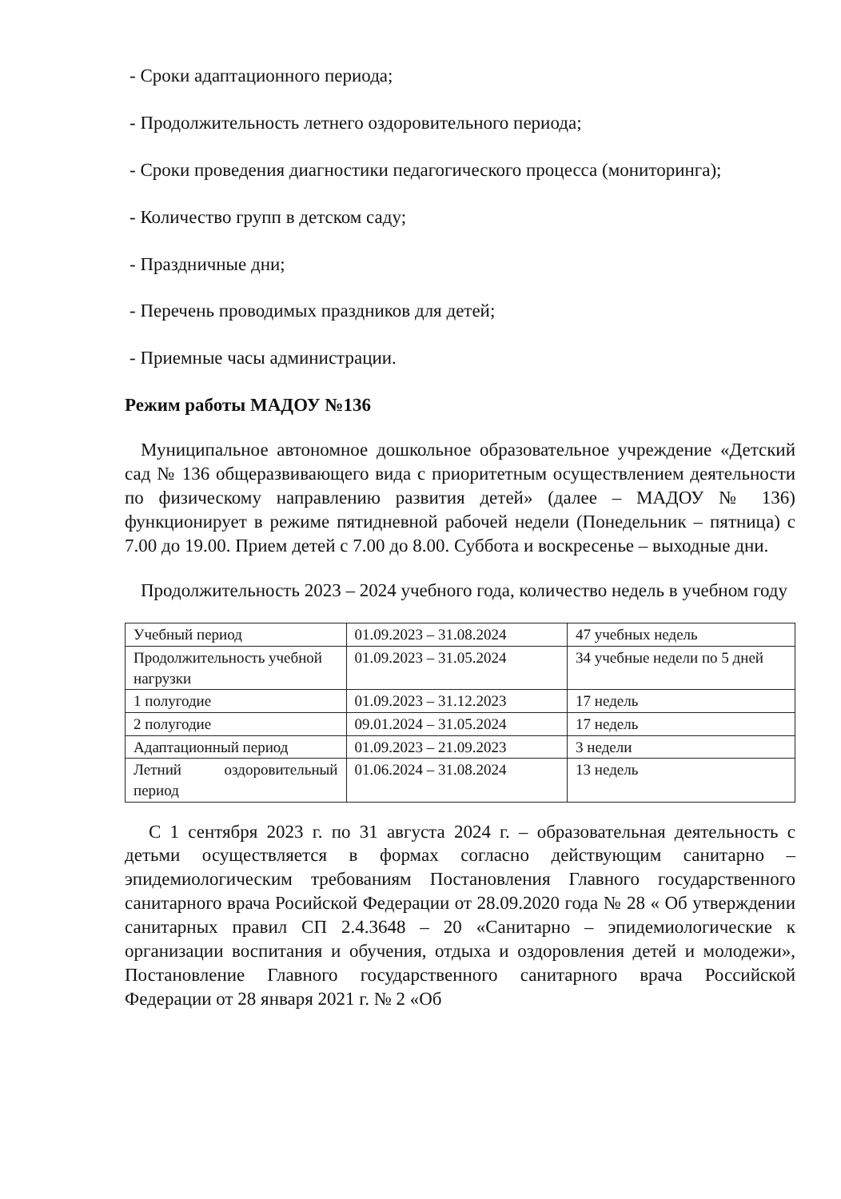- Сроки адаптационного периода;
- Продолжительность летнего оздоровительного периода;
- Сроки проведения диагностики педагогического процесса (мониторинга);
- Количество групп в детском саду;
- Праздничные дни;
- Перечень проводимых праздников для детей;
- Приемные часы администрации.
Режим работы МАДОУ №136
Муниципальное автономное дошкольное образовательное учреждение «Детский сад № 136 общеразвивающего вида с приоритетным осуществлением деятельности по физическому направлению развития детей» (далее – МАДОУ № 136) функционирует в режиме пятидневной рабочей недели (Понедельник – пятница) с 7.00 до 19.00. Прием детей с 7.00 до 8.00. Суббота и воскресенье – выходные дни.
Продолжительность 2023 – 2024 учебного года, количество недель в учебном году
| Учебный период | 01.09.2023 – 31.08.2024 | 47 учебных недель |
| Продолжительность учебной нагрузки | 01.09.2023 – 31.05.2024 | 34 учебные недели по 5 дней |
| 1 полугодие | 01.09.2023 – 31.12.2023 | 17 недель |
| 2 полугодие | 09.01.2024 – 31.05.2024 | 17 недель |
| Адаптационный период | 01.09.2023 – 21.09.2023 | 3 недели |
| Летний оздоровительный период | 01.06.2024 – 31.08.2024 | 13 недель |
С 1 сентября 2023 г. по 31 августа 2024 г. – образовательная деятельность с детьми осуществляется в формах согласно действующим санитарно – эпидемиологическим требованиям Постановления Главного государственного санитарного врача Росийской Федерации от 28.09.2020 года № 28 « Об утверждении санитарных правил СП 2.4.3648 – 20 «Санитарно – эпидемиологические к организации воспитания и обучения, отдыха и оздоровления детей и молодежи», Постановление Главного государственного санитарного врача Российской Федерации от 28 января 2021 г. № 2 «Об